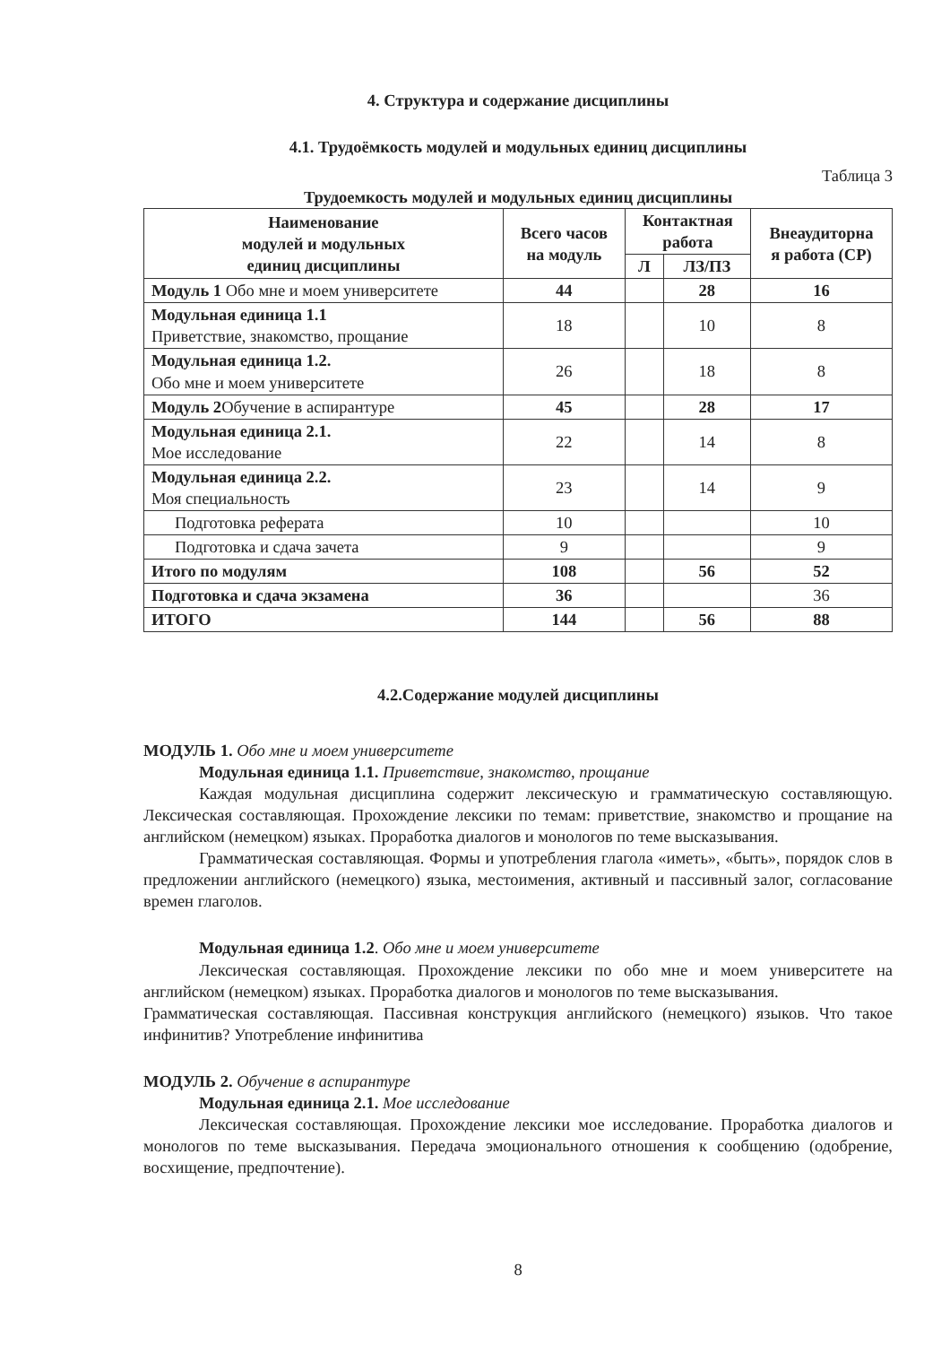4. Структура и содержание дисциплины
4.1. Трудоёмкость модулей и модульных единиц дисциплины
Таблица 3
Трудоемкость модулей и модульных единиц дисциплины
| Наименование модулей и модульных единиц дисциплины | Всего часов на модуль | Контактная работа | | Внеаудиторна я работа (СР) |
| --- | --- | --- | --- | --- |
| | | Л | ЛЗ/ПЗ | |
| Модуль 1 Обо мне и моем университете | 44 | | 28 | 16 |
| Модульная единица 1.1 Приветствие, знакомство, прощание | 18 | | 10 | 8 |
| Модульная единица 1.2. Обо мне и моем университете | 26 | | 18 | 8 |
| Модуль 2 Обучение в аспирантуре | 45 | | 28 | 17 |
| Модульная единица 2.1. Мое исследование | 22 | | 14 | 8 |
| Модульная единица 2.2. Моя специальность | 23 | | 14 | 9 |
| Подготовка реферата | 10 | | | 10 |
| Подготовка и сдача зачета | 9 | | | 9 |
| Итого по модулям | 108 | | 56 | 52 |
| Подготовка и сдача экзамена | 36 | | | 36 |
| ИТОГО | 144 | | 56 | 88 |
4.2.Содержание модулей дисциплины
МОДУЛЬ 1. Обо мне и моем университете
Модульная единица 1.1. Приветствие, знакомство, прощание
Каждая модульная дисциплина содержит лексическую и грамматическую составляющую. Лексическая составляющая. Прохождение лексики по темам: приветствие, знакомство и прощание на английском (немецком) языках. Проработка диалогов и монологов по теме высказывания.
Грамматическая составляющая. Формы и употребления глагола «иметь», «быть», порядок слов в предложении английского (немецкого) языка, местоимения, активный и пассивный залог, согласование времен глаголов.
Модульная единица 1.2. Обо мне и моем университете
Лексическая составляющая. Прохождение лексики по обо мне и моем университете на английском (немецком) языках. Проработка диалогов и монологов по теме высказывания.
Грамматическая составляющая. Пассивная конструкция английского (немецкого) языков. Что такое инфинитив? Употребление инфинитива
МОДУЛЬ 2. Обучение в аспирантуре
Модульная единица 2.1. Мое исследование
Лексическая составляющая. Прохождение лексики мое исследование. Проработка диалогов и монологов по теме высказывания. Передача эмоционального отношения к сообщению (одобрение, восхищение, предпочтение).
8